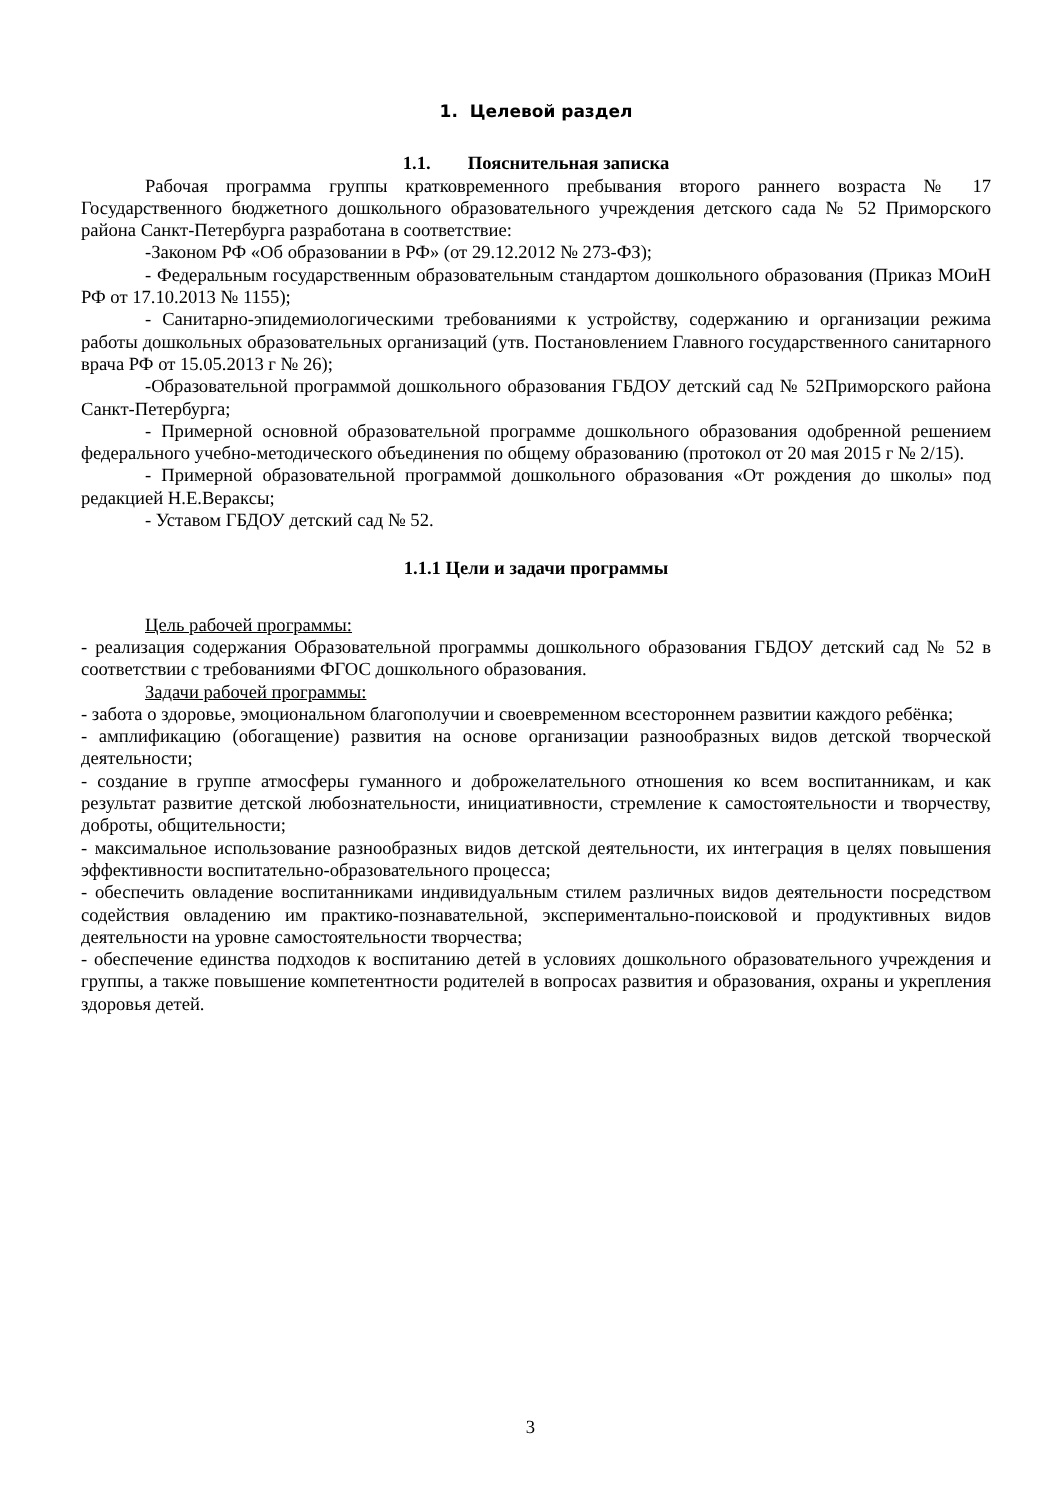1. Целевой раздел
1.1. Пояснительная записка
Рабочая программа группы кратковременного пребывания второго раннего возраста № 17 Государственного бюджетного дошкольного образовательного учреждения детского сада № 52 Приморского района Санкт-Петербурга разработана в соответствие:
-Законом РФ «Об образовании в РФ» (от 29.12.2012 № 273-ФЗ);
- Федеральным государственным образовательным стандартом дошкольного образования (Приказ МОиН РФ от 17.10.2013 № 1155);
- Санитарно-эпидемиологическими требованиями к устройству, содержанию и организации режима работы дошкольных образовательных организаций (утв. Постановлением Главного государственного санитарного врача РФ от 15.05.2013 г № 26);
-Образовательной программой дошкольного образования ГБДОУ детский сад № 52Приморского района Санкт-Петербурга;
- Примерной основной образовательной программе дошкольного образования одобренной решением федерального учебно-методического объединения по общему образованию (протокол от 20 мая 2015 г № 2/15).
- Примерной образовательной программой дошкольного образования «От рождения до школы» под редакцией Н.Е.Вераксы;
- Уставом ГБДОУ детский сад № 52.
1.1.1 Цели и задачи программы
Цель рабочей программы:
- реализация содержания Образовательной программы дошкольного образования ГБДОУ детский сад № 52 в соответствии с требованиями ФГОС дошкольного образования.
Задачи рабочей программы:
- забота о здоровье, эмоциональном благополучии и своевременном всестороннем развитии каждого ребёнка;
- амплификацию (обогащение) развития на основе организации разнообразных видов детской творческой деятельности;
- создание в группе атмосферы гуманного и доброжелательного отношения ко всем воспитанникам, и как результат развитие детской любознательности, инициативности, стремление к самостоятельности и творчеству, доброты, общительности;
- максимальное использование разнообразных видов детской деятельности, их интеграция в целях повышения эффективности воспитательно-образовательного процесса;
- обеспечить овладение воспитанниками индивидуальным стилем различных видов деятельности посредством содействия овладению им практико-познавательной, экспериментально-поисковой и продуктивных видов деятельности на уровне самостоятельности творчества;
- обеспечение единства подходов к воспитанию детей в условиях дошкольного образовательного учреждения и группы, а также повышение компетентности родителей в вопросах развития и образования, охраны и укрепления здоровья детей.
3